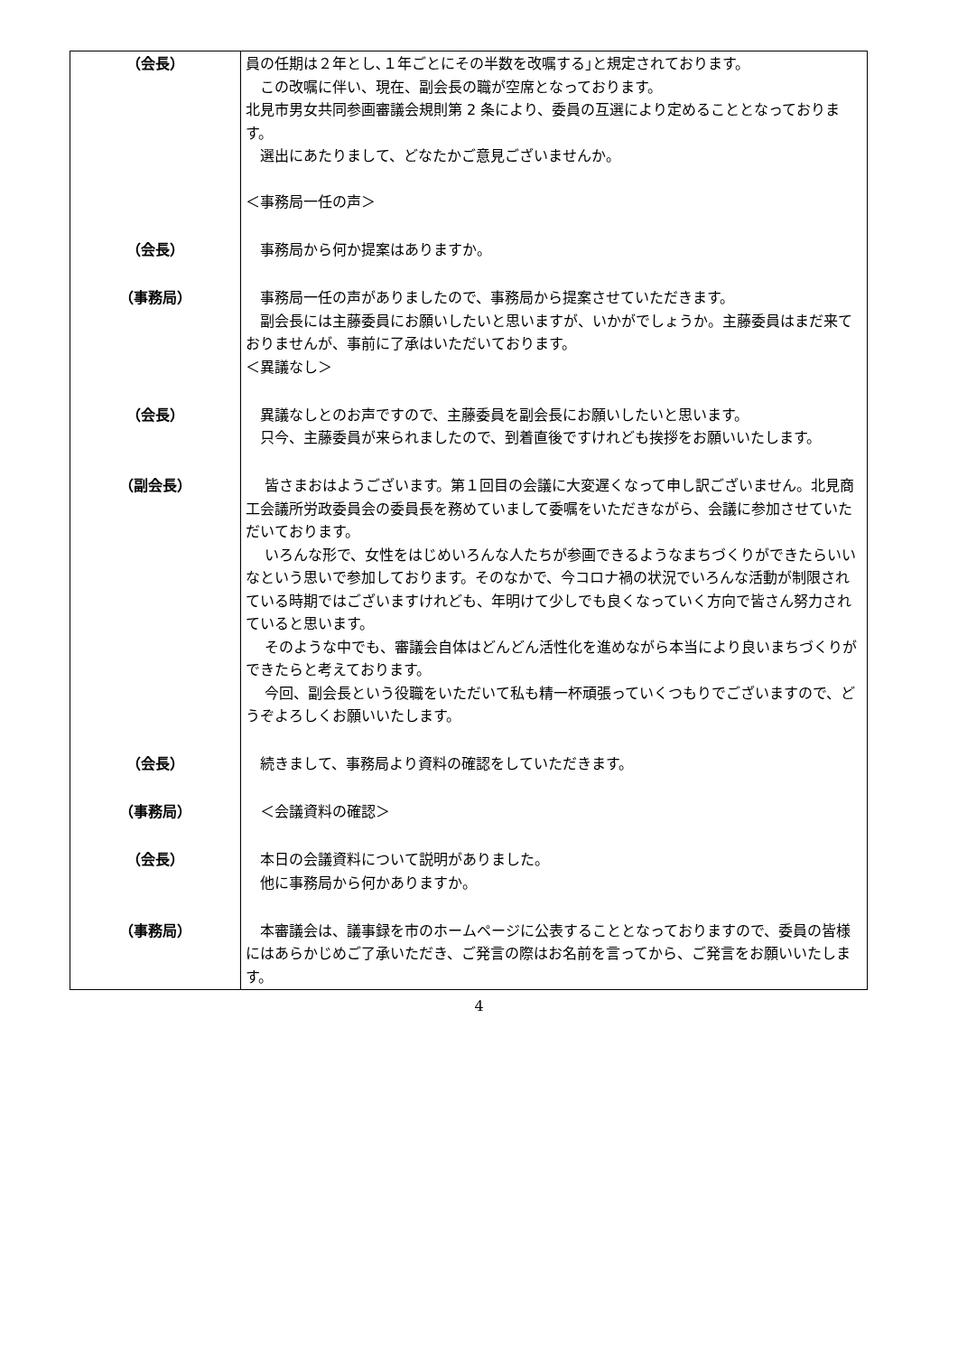| （会長） | 員の任期は２年とし､１年ごとにその半数を改嘱する｣と規定されております。 この改嘱に伴い、現在、副会長の職が空席となっております。 北見市男女共同参画審議会規則第 2 条により、委員の互選により定めることとなっております。 選出にあたりまして、どなたかご意見ございませんか。 ＜事務局一任の声＞ |
| （会長） | 事務局から何か提案はありますか。 |
| （事務局） | 事務局一任の声がありましたので、事務局から提案させていただきます。 副会長には主藤委員にお願いしたいと思いますが、いかがでしょうか。主藤委員はまだ来ておりませんが、事前に了承はいただいております。 ＜異議なし＞ |
| （会長） | 異議なしとのお声ですので、主藤委員を副会長にお願いしたいと思います。 只今、主藤委員が来られましたので、到着直後ですけれども挨拶をお願いいたします。 |
| （副会長） | 皆さまおはようございます。第１回目の会議に大変遅くなって申し訳ございません。北見商工会議所労政委員会の委員長を務めていまして委嘱をいただきながら、会議に参加させていただいております。 いろんな形で、女性をはじめいろんな人たちが参画できるようなまちづくりができたらいいなという思いで参加しております。そのなかで、今コロナ禍の状況でいろんな活動が制限されている時期ではございますけれども、年明けて少しでも良くなっていく方向で皆さん努力されていると思います。 そのような中でも、審議会自体はどんどん活性化を進めながら本当により良いまちづくりができたらと考えております。 今回、副会長という役職をいただいて私も精一杯頑張っていくつもりでございますので、どうぞよろしくお願いいたします。 |
| （会長） | 続きまして、事務局より資料の確認をしていただきます。 |
| （事務局） | ＜会議資料の確認＞ |
| （会長） | 本日の会議資料について説明がありました。 他に事務局から何かありますか。 |
| （事務局） | 本審議会は、議事録を市のホームページに公表することとなっておりますので、委員の皆様にはあらかじめご了承いただき、ご発言の際はお名前を言ってから、ご発言をお願いいたします。 |
4